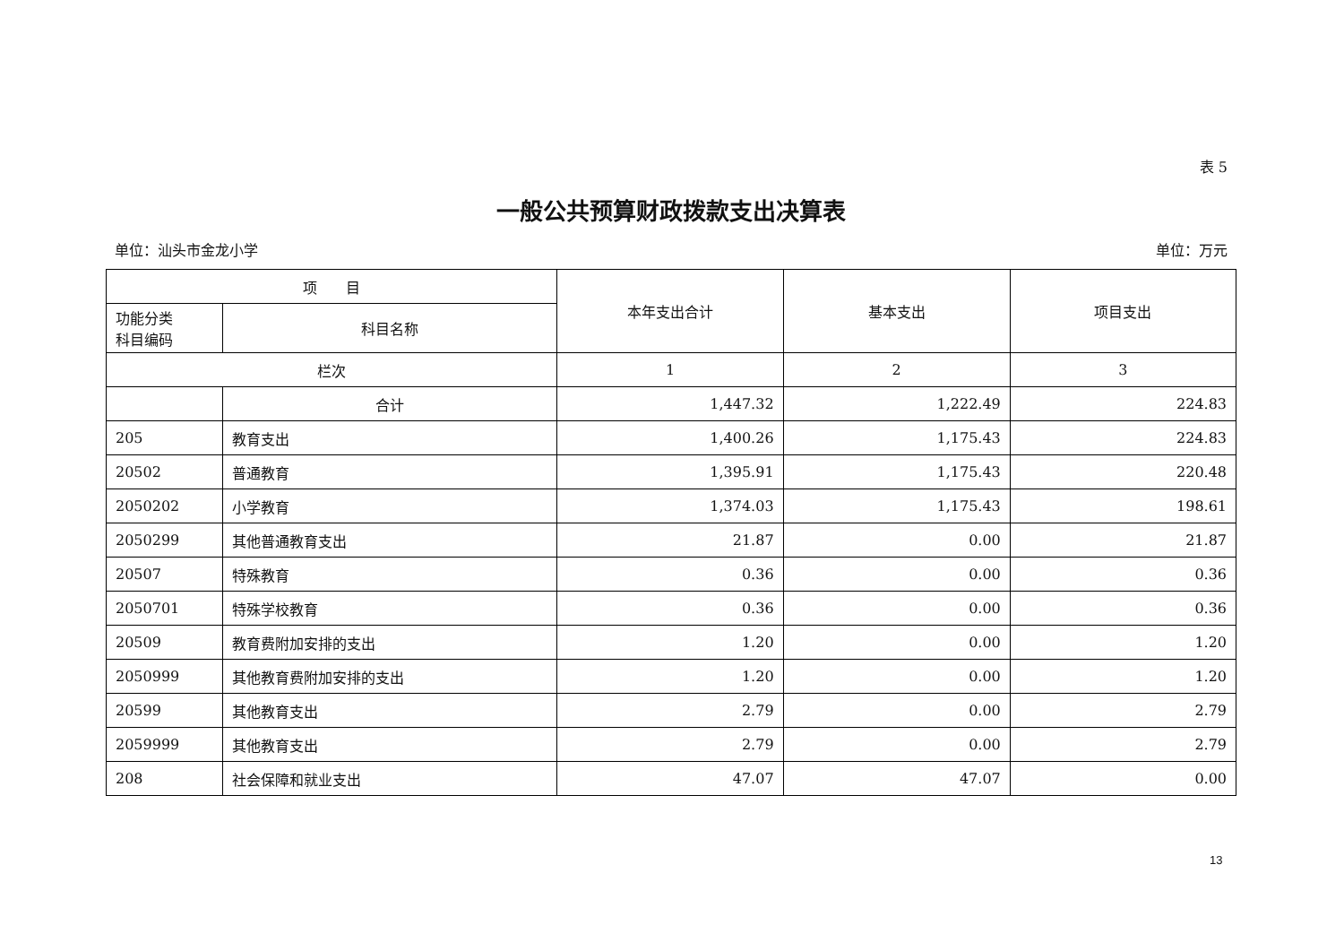表 5
一般公共预算财政拨款支出决算表
单位：汕头市金龙小学 单位：万元
| 项 目 | | 本年支出合计 | 基本支出 | 项目支出 |
| --- | --- | --- | --- | --- |
| 功能分类 科目编码 | 科目名称 | | | |
| 栏次 | | 1 | 2 | 3 |
| | 合计 | 1,447.32 | 1,222.49 | 224.83 |
| 205 | 教育支出 | 1,400.26 | 1,175.43 | 224.83 |
| 20502 | 普通教育 | 1,395.91 | 1,175.43 | 220.48 |
| 2050202 | 小学教育 | 1,374.03 | 1,175.43 | 198.61 |
| 2050299 | 其他普通教育支出 | 21.87 | 0.00 | 21.87 |
| 20507 | 特殊教育 | 0.36 | 0.00 | 0.36 |
| 2050701 | 特殊学校教育 | 0.36 | 0.00 | 0.36 |
| 20509 | 教育费附加安排的支出 | 1.20 | 0.00 | 1.20 |
| 2050999 | 其他教育费附加安排的支出 | 1.20 | 0.00 | 1.20 |
| 20599 | 其他教育支出 | 2.79 | 0.00 | 2.79 |
| 2059999 | 其他教育支出 | 2.79 | 0.00 | 2.79 |
| 208 | 社会保障和就业支出 | 47.07 | 47.07 | 0.00 |
13